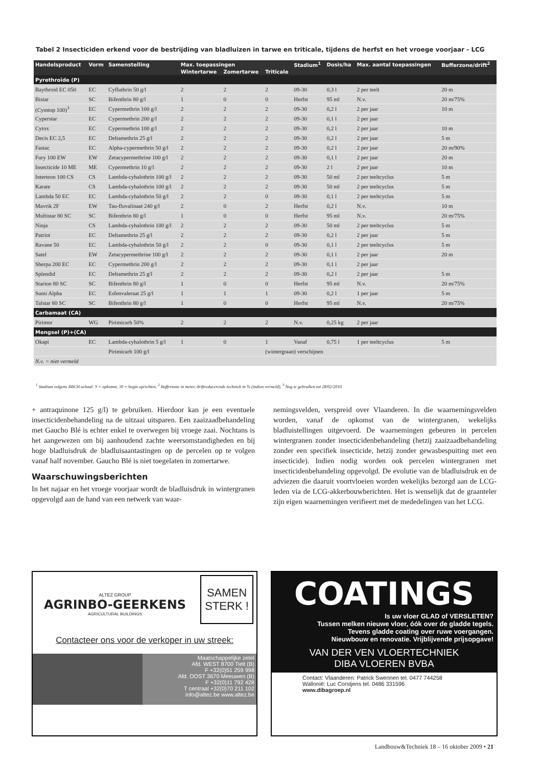Tabel 2 Insecticiden erkend voor de bestrijding van bladluizen in tarwe en triticale, tijdens de herfst en het vroege voorjaar - LCG
| Handelsproduct | Vorm | Samenstelling | Max. toepassingen | | | Stadium<sup>1</sup> | Dosis/ha | Max. aantal toepassingen | Bufferzone/drift<sup>2</sup> |
| --- | --- | --- | --- | --- | --- | --- | --- | --- | --- |
| | | | Wintertarwe | Zomertarwe | Triticale | | | | |
| Pyrethroïde (P) | | | | | | | | | |
| Baythroid EC 050 | EC | Cyfluthrin 50 g/l | 2 | 2 | 2 | 09-30 | 0,3 l | 2 per teelt | 20 m |
| Bistar | SC | Bifenthrin 80 g/l | 1 | 0 | 0 | Herfst | 95 ml | N.v. | 20 m/75% |
| (Cymtop 100)<sup>3</sup> | EC | Cypermethrin 100 g/l | 2 | 2 | 2 | 09-30 | 0,2 l | 2 per jaar | 10 m |
| Cyperstar | EC | Cypermethrin 200 g/l | 2 | 2 | 2 | 09-30 | 0,1 l | 2 per jaar | |
| Cytox | EC | Cypermethrin 100 g/l | 2 | 2 | 2 | 09-30 | 0,2 l | 2 per jaar | 10 m |
| Decis EC 2,5 | EC | Deltamethrin 25 g/l | 2 | 2 | 2 | 09-30 | 0,2 l | 2 per jaar | 5 m |
| Fastac | EC | Alpha-cypermethrin 50 g/l | 2 | 2 | 2 | 09-30 | 0,2 l | 2 per jaar | 20 m/90% |
| Fury 100 EW | EW | Zetacypermethrine 100 g/l | 2 | 2 | 2 | 09-30 | 0,1 l | 2 per jaar | 20 m |
| Insecticide 10 ME | ME | Cypermethrin 10 g/l | 2 | 2 | 2 | 09-30 | 2 l | 2 per jaar | 10 m |
| Interteon 100 CS | CS | Lambda-cyhalothrin 100 g/l | 2 | 2 | 2 | 09-30 | 50 ml | 2 per teeltcyclus | 5 m |
| Karate | CS | Lambda-cyhalothrin 100 g/l | 2 | 2 | 2 | 09-30 | 50 ml | 2 per teeltcyclus | 5 m |
| Lambda 50 EC | EC | Lambda-cyhalothrin 50 g/l | 2 | 2 | 0 | 09-30 | 0,1 l | 2 per teeltcyclus | 5 m |
| Mavrik 2F | EW | Tau-fluvalinaat 240 g/l | 2 | 0 | 2 | Herfst | 0,2 l | N.v. | 10 m |
| Multistar 80 SC | SC | Bifenthrin 80 g/l | 1 | 0 | 0 | Herfst | 95 ml | N.v. | 20 m/75% |
| Ninja | CS | Lambda-cyhalothrin 100 g/l | 2 | 2 | 2 | 09-30 | 50 ml | 2 per teeltcyclus | 5 m |
| Patriot | EC | Deltamethrin 25 g/l | 2 | 2 | 2 | 09-30 | 0,2 l | 2 per jaar | 5 m |
| Ravane 50 | EC | Lambda-cyhalothrin 50 g/l | 2 | 2 | 0 | 09-30 | 0,1 l | 2 per teeltcyclus | 5 m |
| Satel | EW | Zetacypermethrine 100 g/l | 2 | 2 | 2 | 09-30 | 0,1 l | 2 per jaar | 20 m |
| Sherpa 200 EC | EC | Cypermethrin 200 g/l | 2 | 2 | 2 | 09-30 | 0,1 l | 2 per jaar | |
| Splendid | EC | Deltamethrin 25 g/l | 2 | 2 | 2 | 09-30 | 0,2 l | 2 per jaar | 5 m |
| Starion 80 SC | SC | Bifenthrin 80 g/l | 1 | 0 | 0 | Herfst | 95 ml | N.v. | 20 m/75% |
| Sumi Alpha | EC | Esfenvaleraat 25 g/l | 1 | 1 | 1 | 09-30 | 0,2 l | 1 per jaar | 5 m |
| Talstar 80 SC | SC | Bifenthrin 80 g/l | 1 | 0 | 0 | Herfst | 95 ml | N.v. | 20 m/75% |
| Carbamaat (CA) | | | | | | | | | |
| Pirimor | WG | Pirimicarb 50% | 2 | 2 | 2 | N.v. | 0,25 kg | 2 per jaar | |
| Mengsel (P)+(CA) | | | | | | | | | |
| Okapi | EC | Lambda-cyhalothrin 5 g/l | 1 | 0 | 1 | Vanaf | 0,75 l | 1 per teeltcyclus | 5 m |
| | | Pirimicarb 100 g/l | | | (wintergraan) verschijnen | | | | |
| N.v. = niet vermeld | | | | | | | | | |
<sup>1</sup> Stadium volgens BBCH-schaal: 9 = opkomst, 30 = begin oprichten, <sup>2</sup> Bufferzone in meter, driftreducerende techniek in % (indien vermeld), <sup>3</sup> Nog te gebruiken tot 28/02/2010
+ antraquinone 125 g/l) te gebruiken. Hierdoor kan je een eventuele insecticidenbehandeling na de uitzaai uitsparen. Een zaaizaadbehandeling met Gaucho Blé is echter enkel te overwegen bij vroege zaai. Nochtans is het aangewezen om bij aanhoudend zachte weersomstandigheden en bij hoge bladluisdruk de bladluisaantastingen op de percelen op te volgen vanaf half november. Gaucho Blé is niet toegelaten in zomertarwe.
Waarschuwingsberichten
In het najaar en het vroege voorjaar wordt de bladluisdruk in wintergranen opgevolgd aan de hand van een netwerk van waar-
nemingsvelden, verspreid over Vlaanderen. In die waarnemingsvelden worden, vanaf de opkomst van de wintergranen, wekelijks bladluistellingen uitgevoerd. De waarnemingen gebeuren in percelen wintergranen zonder insecticidenbehandeling (hetzij zaaizaadbehandeling zonder een specifiek insecticide, hetzij zonder gewasbespuiting met een insecticide). Indien nodig worden ook percelen wintergranen met insecticidenbehandeling opgevolgd. De evolutie van de bladluisdruk en de adviezen die daaruit voortvloeien worden wekelijks bezorgd aan de LCG-leden via de LCG-akkerbouwberichten. Het is wenselijk dat de graanteler zijn eigen waarnemingen verifieert met de mededelingen van het LCG.
ALTEZ GROUP
AGRINBO-GEERKENS
AGRICULTURAL BUILDINGS
SAMEN STERK !
Contacteer ons voor de verkoper in uw streek:
Maatschappelijke zetel
Afd. WEST 8700 Tielt (B)
F +32(0)51 259 998
Afd. OOST 3670 Meeuwen (B)
F +32(0)11 792 428
T centraal +32(0)70 211 102
info@altez.be www.altez.be
COATINGS
Is uw vloer GLAD of VERSLETEN?
Tussen melken nieuwe vloer, óók over de gladde tegels.
Tevens gladde coating over ruwe voergangen.
Nieuwbouw en renovatie. Vrijblijvende prijsopgave!
VAN DER VEN VLOERTECHNIEK
DIBA VLOEREN BVBA
Contact: Vlaanderen: Patrick Swennen tel. 0477 744258
Wallonië: Luc Corstjens tel. 0486 331596
www.dibagroep.nl
Landbouw&Techniek 18 – 16 oktober 2009 • 21